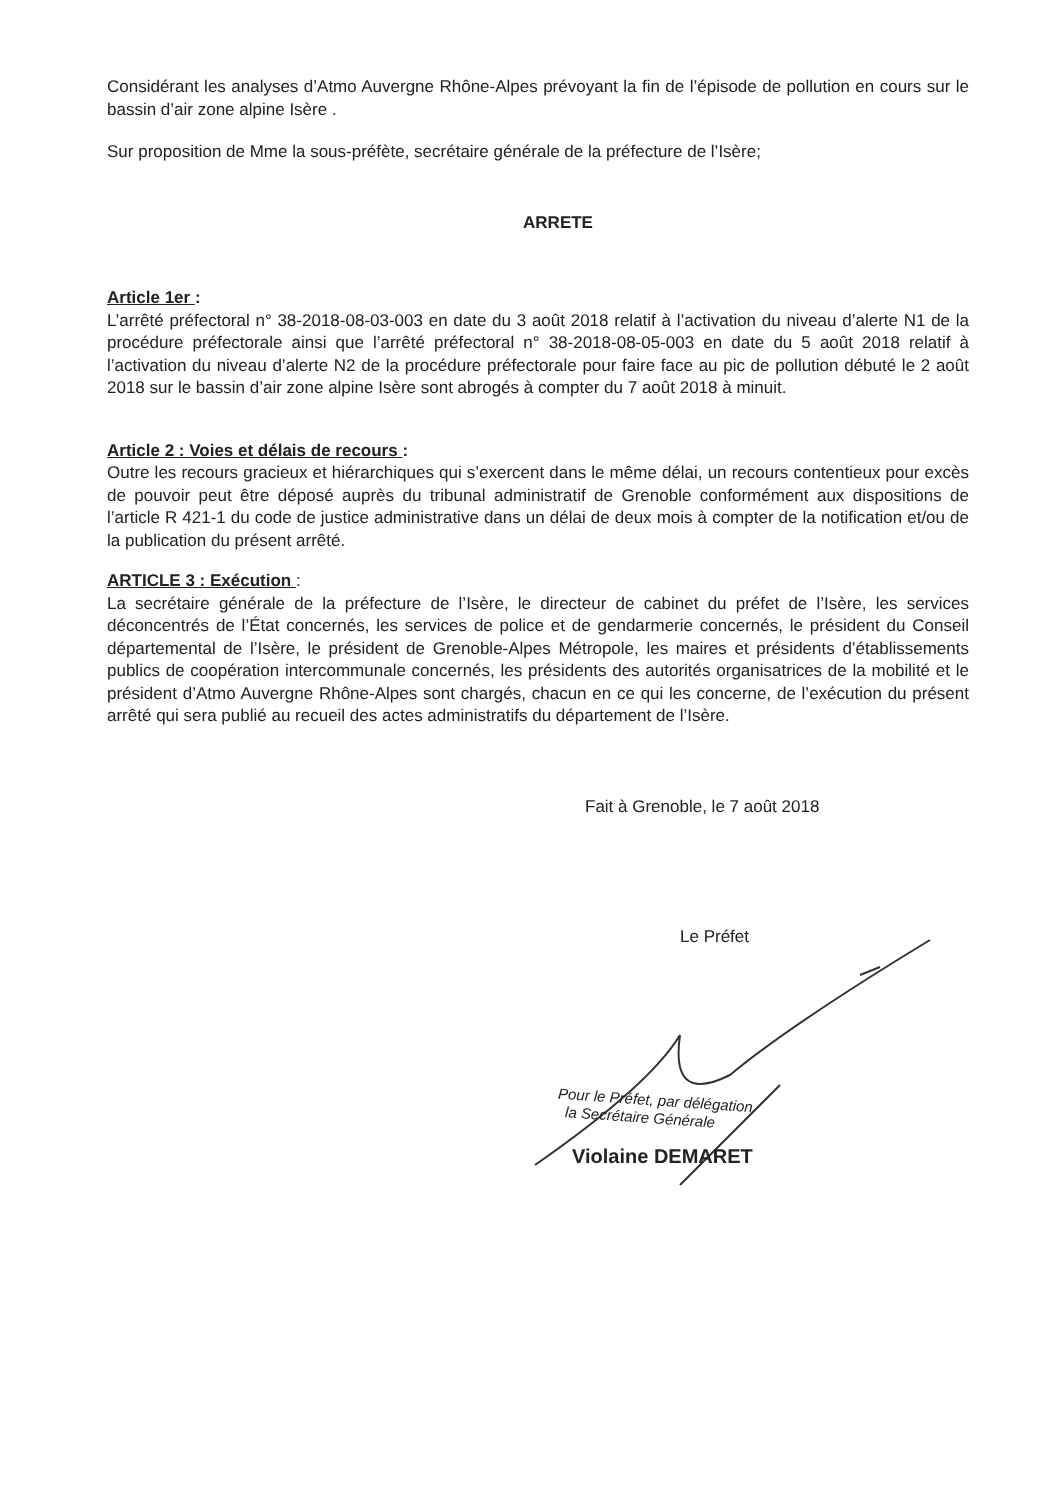Considérant les analyses d’Atmo Auvergne Rhône-Alpes prévoyant la fin de l’épisode de pollution en cours sur le bassin d’air zone alpine Isère .
Sur proposition de Mme la sous-préfète, secrétaire générale de la préfecture de l’Isère;
ARRETE
Article 1er :
L’arrêté préfectoral n° 38-2018-08-03-003 en date du 3 août 2018 relatif à l’activation du niveau d’alerte N1 de la procédure préfectorale ainsi que l’arrêté préfectoral n° 38-2018-08-05-003 en date du 5 août 2018 relatif à l’activation du niveau d’alerte N2 de la procédure préfectorale pour faire face au pic de pollution débuté le 2 août 2018 sur le bassin d’air zone alpine Isère sont abrogés à compter du 7 août 2018 à minuit.
Article 2 : Voies et délais de recours :
Outre les recours gracieux et hiérarchiques qui s’exercent dans le même délai, un recours contentieux pour excès de pouvoir peut être déposé auprès du tribunal administratif de Grenoble conformément aux dispositions de l’article R 421-1 du code de justice administrative dans un délai de deux mois à compter de la notification et/ou de la publication du présent arrêté.
ARTICLE 3 : Exécution :
La secrétaire générale de la préfecture de l’Isère, le directeur de cabinet du préfet de l’Isère, les services déconcentrés de l’État concernés, les services de police et de gendarmerie concernés, le président du Conseil départemental de l’Isère, le président de Grenoble-Alpes Métropole, les maires et présidents d’établissements publics de coopération intercommunale concernés, les présidents des autorités organisatrices de la mobilité et le président d’Atmo Auvergne Rhône-Alpes sont chargés, chacun en ce qui les concerne, de l’exécution du présent arrêté qui sera publié au recueil des actes administratifs du département de l’Isère.
Fait à Grenoble, le 7 août 2018
Le Préfet
Pour le Préfet, par délégation
la Secrétaire Générale
Violaine DEMARET